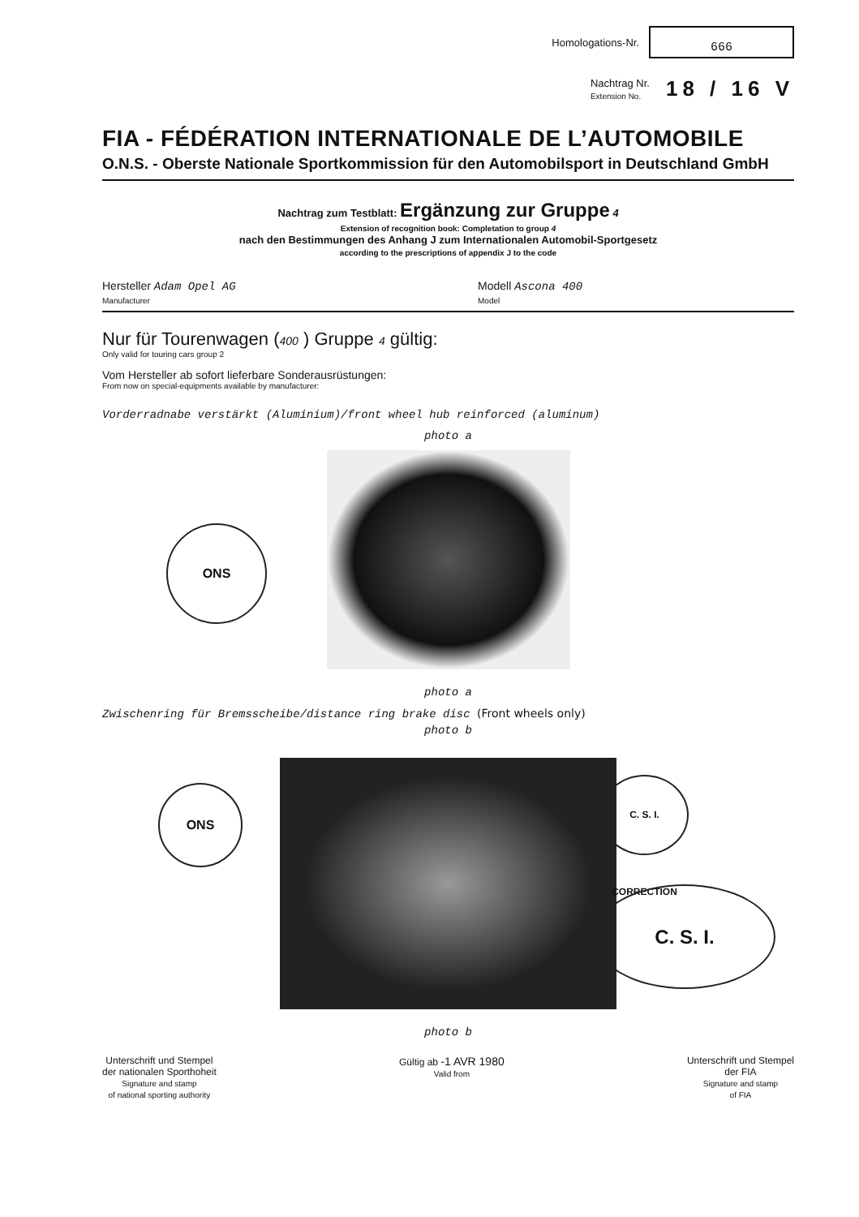Homologations-Nr.
666
Nachtrag Nr.
Extension No. 18 / 16 V
FIA - FÉDÉRATION INTERNATIONALE DE L’AUTOMOBILE
O.N.S. - Oberste Nationale Sportkommission für den Automobilsport in Deutschland GmbH
Nachtrag zum Testblatt: Ergänzung zur Gruppe 4
Extension of recognition book: Completation to group 4
nach den Bestimmungen des Anhang J zum Internationalen Automobil-Sportgesetz
according to the prescriptions of appendix J to the code
Hersteller Adam Opel AG
Manufacturer Modell Ascona 400
Model
Nur für Tourenwagen (400 ) Gruppe 4 gültig:
Only valid for touring cars group 2
Vom Hersteller ab sofort lieferbare Sonderausrüstungen:
From now on special-equipments available by manufacturer:
Vorderradnabe verstärkt (Aluminium)/front wheel hub reinforced (aluminum)
photo a
photo a
Zwischenring für Bremsscheibe/distance ring brake disc (Front wheels only)
photo b
photo b
Unterschrift und Stempel
der nationalen Sporthoheit
Signature and stamp
of national sporting authority
Gültig ab -1 AVR 1980
Valid from
Unterschrift und Stempel
der FIA
Signature and stamp
of FIA
ONS
ONS
C. S. I. CORRECTION
C. S. I.